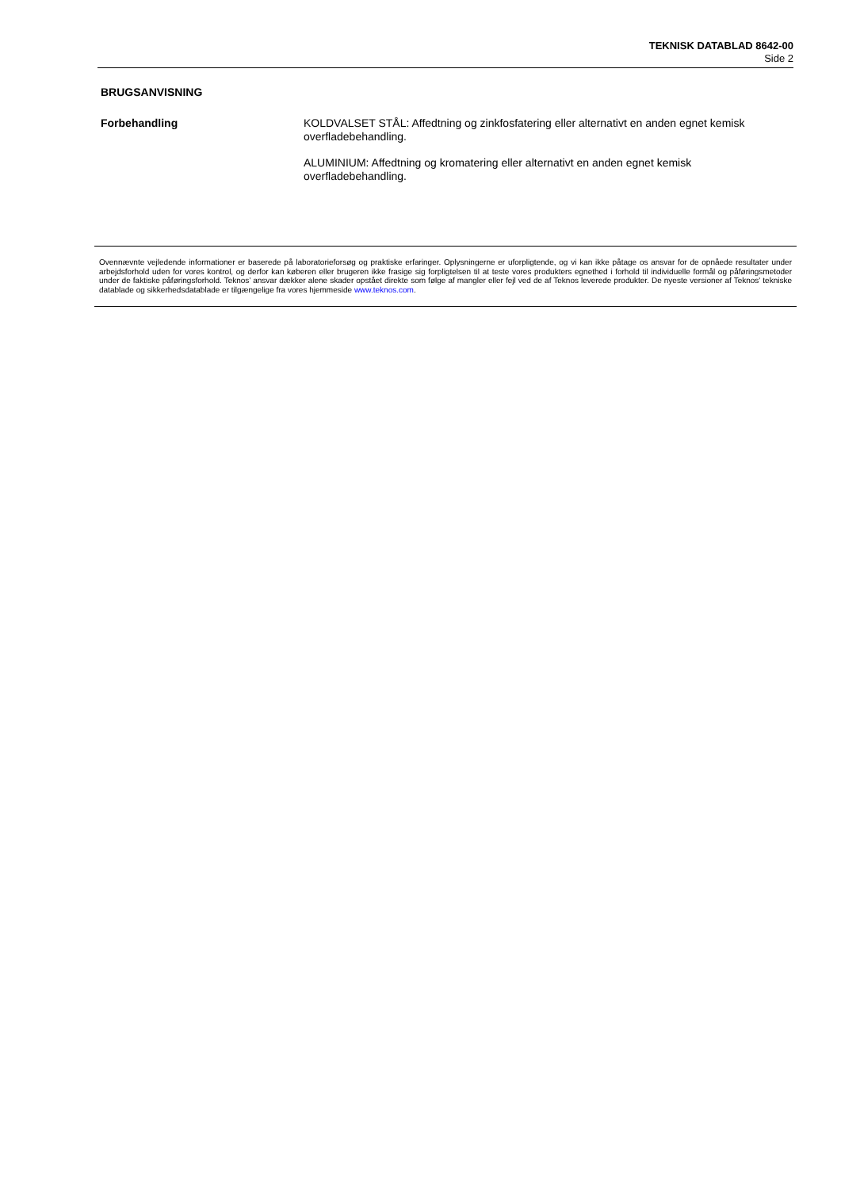TEKNISK DATABLAD 8642-00
Side 2
BRUGSANVISNING
Forbehandling
KOLDVALSET STÅL: Affedtning og zinkfosfatering eller alternativt en anden egnet kemisk overfladebehandling.
ALUMINIUM: Affedtning og kromatering eller alternativt en anden egnet kemisk overfladebehandling.
Ovennævnte vejledende informationer er baserede på laboratorieforsøg og praktiske erfaringer. Oplysningerne er uforpligtende, og vi kan ikke påtage os ansvar for de opnåede resultater under arbejdsforhold uden for vores kontrol, og derfor kan køberen eller brugeren ikke frasige sig forpligtelsen til at teste vores produkters egnethed i forhold til individuelle formål og påføringsmetoder under de faktiske påføringsforhold. Teknos’ ansvar dækker alene skader opstået direkte som følge af mangler eller fejl ved de af Teknos leverede produkter. De nyeste versioner af Teknos' tekniske datablade og sikkerhedsdatablade er tilgængelige fra vores hjemmeside www.teknos.com.